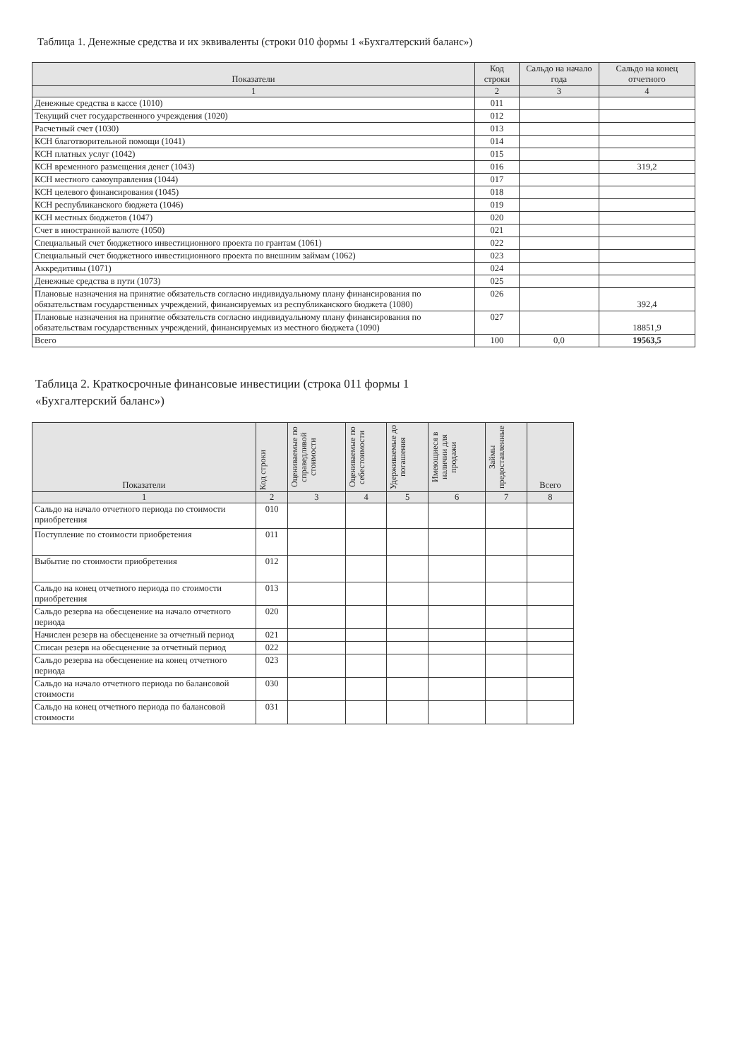Таблица 1. Денежные средства и их эквиваленты (строки 010 формы 1 «Бухгалтерский баланс»)
| Показатели | Код строки | Сальдо на начало года | Сальдо на конец отчетного |
| --- | --- | --- | --- |
| 1 | 2 | 3 | 4 |
| Денежные средства в кассе (1010) | 011 | | |
| Текущий счет государственного учреждения (1020) | 012 | | |
| Расчетный счет (1030) | 013 | | |
| КСН благотворительной помощи (1041) | 014 | | |
| КСН платных услуг (1042) | 015 | | |
| КСН временного размещения денег (1043) | 016 | | 319,2 |
| КСН местного самоуправления (1044) | 017 | | |
| КСН целевого финансирования (1045) | 018 | | |
| КСН республиканского бюджета (1046) | 019 | | |
| КСН местных бюджетов (1047) | 020 | | |
| Счет в иностранной валюте (1050) | 021 | | |
| Специальный счет бюджетного инвестиционного проекта по грантам (1061) | 022 | | |
| Специальный счет бюджетного инвестиционного проекта по внешним займам (1062) | 023 | | |
| Аккредитивы (1071) | 024 | | |
| Денежные средства в пути (1073) | 025 | | |
| Плановые назначения на принятие обязательств согласно индивидуальному плану финансирования по обязательствам государственных учреждений, финансируемых из республиканского бюджета (1080) | 026 | | 392,4 |
| Плановые назначения на принятие обязательств согласно индивидуальному плану финансирования по обязательствам государственных учреждений, финансируемых из местного бюджета (1090) | 027 | | 18851,9 |
| Всего | 100 | 0,0 | 19563,5 |
Таблица 2. Краткосрочные финансовые инвестиции (строка 011 формы 1 «Бухгалтерский баланс»)
| Показатели | Код строки | Оцениваемые по справедливой стоимости | Оцениваемые по себестоимости | Удерживаемые до погашения | Имеющиеся в наличии для продажи | Займы предоставленные | Всего |
| --- | --- | --- | --- | --- | --- | --- | --- |
| 1 | 2 | 3 | 4 | 5 | 6 | 7 | 8 |
| Сальдо на начало отчетного периода по стоимости приобретения | 010 | | | | | | |
| Поступление по стоимости приобретения | 011 | | | | | | |
| Выбытие по стоимости приобретения | 012 | | | | | | |
| Сальдо на конец отчетного периода по стоимости приобретения | 013 | | | | | | |
| Сальдо резерва на обесценение на начало отчетного периода | 020 | | | | | | |
| Начислен резерв на обесценение за отчетный период | 021 | | | | | | |
| Списан резерв на обесценение за отчетный период | 022 | | | | | | |
| Сальдо резерва на обесценение на конец отчетного периода | 023 | | | | | | |
| Сальдо на начало отчетного периода по балансовой стоимости | 030 | | | | | | |
| Сальдо на конец отчетного периода по балансовой стоимости | 031 | | | | | | |